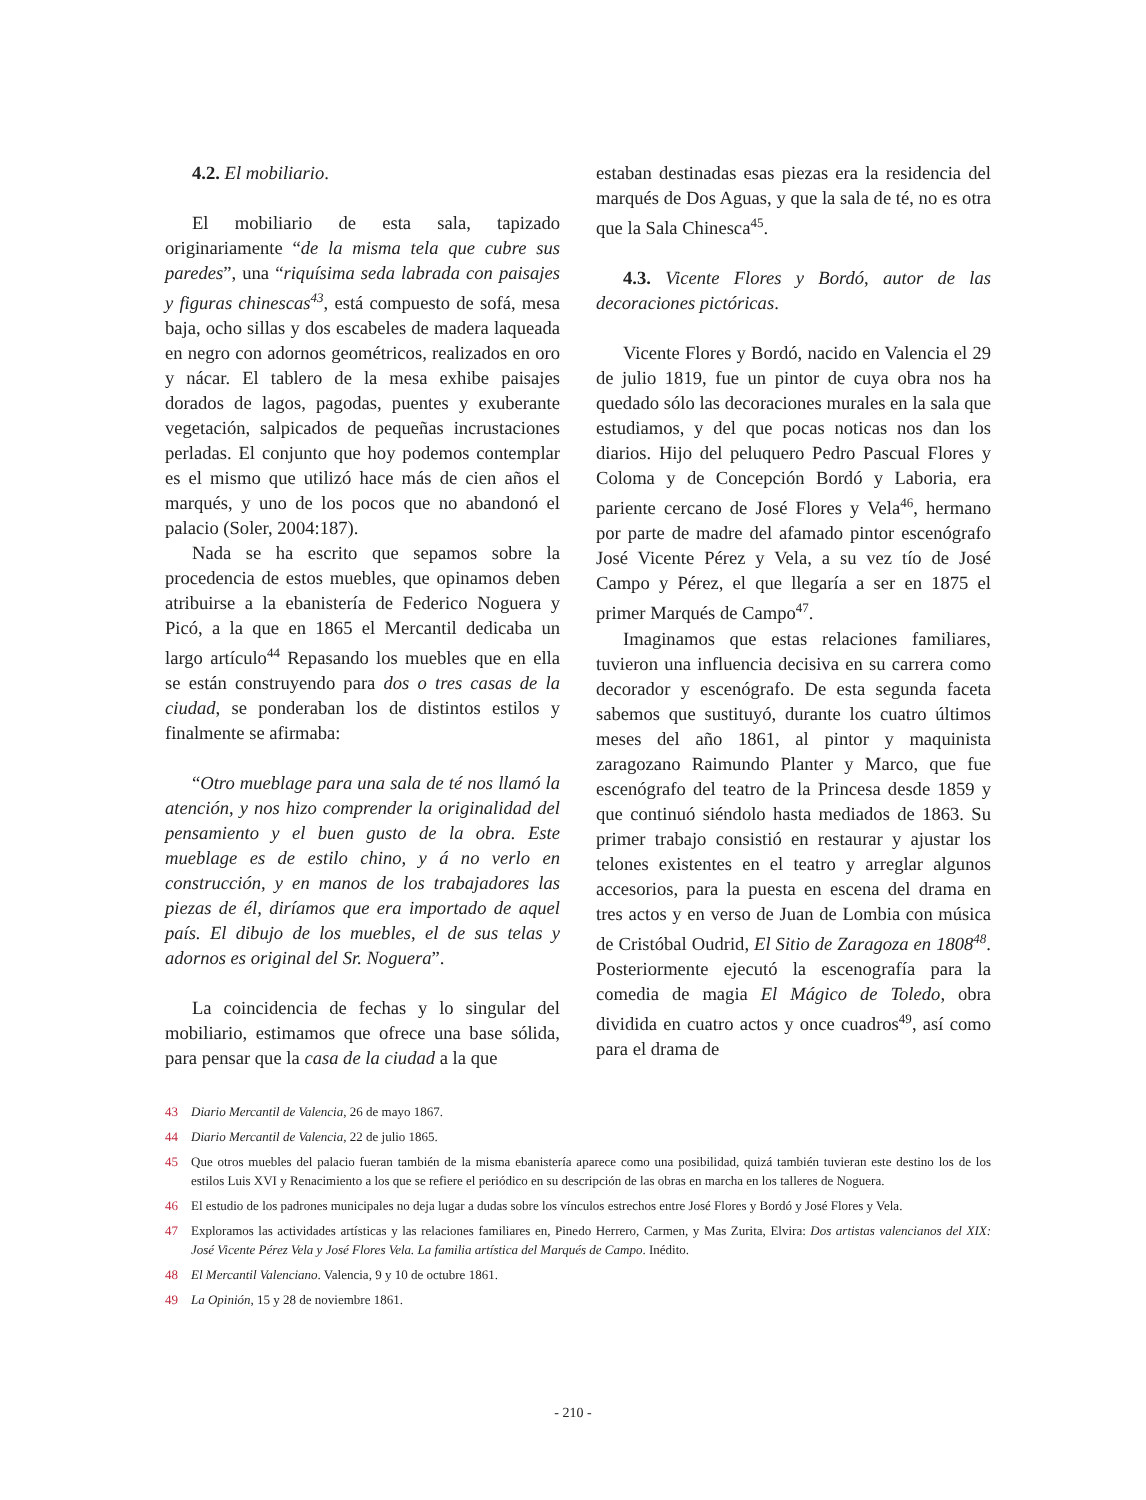4.2. El mobiliario.
El mobiliario de esta sala, tapizado originariamente “de la misma tela que cubre sus paredes”, una “riquísima seda labrada con paisajes y figuras chinescas<sup>43</sup>, está compuesto de sofá, mesa baja, ocho sillas y dos escabeles de madera laqueada en negro con adornos geométricos, realizados en oro y nácar. El tablero de la mesa exhibe paisajes dorados de lagos, pagodas, puentes y exuberante vegetación, salpicados de pequeñas incrustaciones perladas. El conjunto que hoy podemos contemplar es el mismo que utilizó hace más de cien años el marqués, y uno de los pocos que no abandonó el palacio (Soler, 2004:187).
Nada se ha escrito que sepamos sobre la procedencia de estos muebles, que opinamos deben atribuirse a la ebanistería de Federico Noguera y Picó, a la que en 1865 el Mercantil dedicaba un largo artículo<sup>44</sup> Repasando los muebles que en ella se están construyendo para dos o tres casas de la ciudad, se ponderaban los de distintos estilos y finalmente se afirmaba:
“Otro mueblage para una sala de té nos llamó la atención, y nos hizo comprender la originalidad del pensamiento y el buen gusto de la obra. Este mueblage es de estilo chino, y á no verlo en construcción, y en manos de los trabajadores las piezas de él, diríamos que era importado de aquel país. El dibujo de los muebles, el de sus telas y adornos es original del Sr. Noguera”.
La coincidencia de fechas y lo singular del mobiliario, estimamos que ofrece una base sólida, para pensar que la casa de la ciudad a la que
estaban destinadas esas piezas era la residencia del marqués de Dos Aguas, y que la sala de té, no es otra que la Sala Chinesca<sup>45</sup>.
4.3. Vicente Flores y Bordó, autor de las decoraciones pictóricas.
Vicente Flores y Bordó, nacido en Valencia el 29 de julio 1819, fue un pintor de cuya obra nos ha quedado sólo las decoraciones murales en la sala que estudiamos, y del que pocas noticas nos dan los diarios. Hijo del peluquero Pedro Pascual Flores y Coloma y de Concepción Bordó y Laboria, era pariente cercano de José Flores y Vela<sup>46</sup>, hermano por parte de madre del afamado pintor escenógrafo José Vicente Pérez y Vela, a su vez tío de José Campo y Pérez, el que llegaría a ser en 1875 el primer Marqués de Campo<sup>47</sup>.
Imaginamos que estas relaciones familiares, tuvieron una influencia decisiva en su carrera como decorador y escenógrafo. De esta segunda faceta sabemos que sustituyó, durante los cuatro últimos meses del año 1861, al pintor y maquinista zaragozano Raimundo Planter y Marco, que fue escenógrafo del teatro de la Princesa desde 1859 y que continuó siéndolo hasta mediados de 1863. Su primer trabajo consistió en restaurar y ajustar los telones existentes en el teatro y arreglar algunos accesorios, para la puesta en escena del drama en tres actos y en verso de Juan de Lombia con música de Cristóbal Oudrid, El Sitio de Zaragoza en 1808<sup>48</sup>. Posteriormente ejecutó la escenografía para la comedia de magia El Mágico de Toledo, obra dividida en cuatro actos y once cuadros<sup>49</sup>, así como para el drama de
43 Diario Mercantil de Valencia, 26 de mayo 1867.
44 Diario Mercantil de Valencia, 22 de julio 1865.
45 Que otros muebles del palacio fueran también de la misma ebanistería aparece como una posibilidad, quizá también tuvieran este destino los de los estilos Luis XVI y Renacimiento a los que se refiere el periódico en su descripción de las obras en marcha en los talleres de Noguera.
46 El estudio de los padrones municipales no deja lugar a dudas sobre los vínculos estrechos entre José Flores y Bordó y José Flores y Vela.
47 Exploramos las actividades artísticas y las relaciones familiares en, Pinedo Herrero, Carmen, y Mas Zurita, Elvira: Dos artistas valencianos del XIX: José Vicente Pérez Vela y José Flores Vela. La familia artística del Marqués de Campo. Inédito.
48 El Mercantil Valenciano. Valencia, 9 y 10 de octubre 1861.
49 La Opinión, 15 y 28 de noviembre 1861.
- 210 -